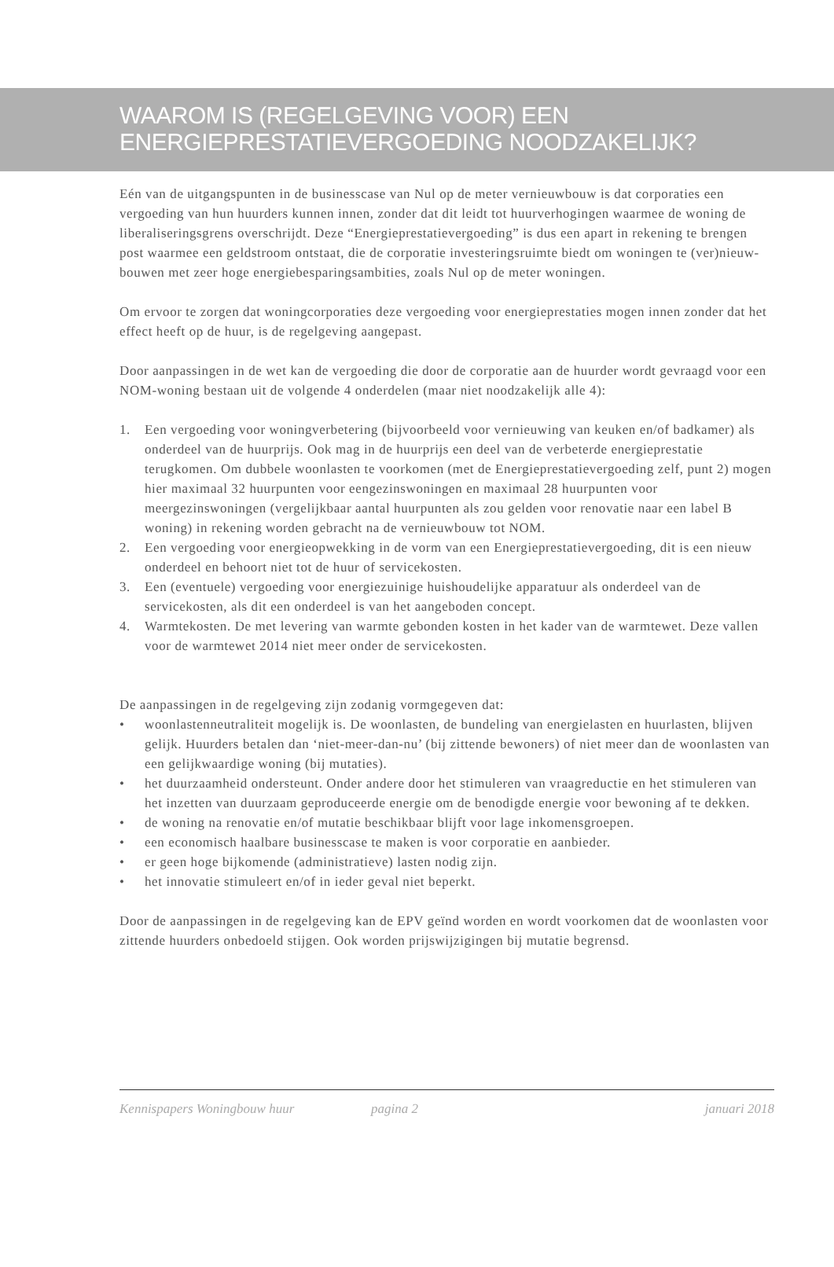WAAROM IS (REGELGEVING VOOR) EEN
ENERGIEPRESTATIEVERGOEDING NOODZAKELIJK?
Eén van de uitgangspunten in de businesscase van Nul op de meter vernieuwbouw is dat corporaties een vergoeding van hun huurders kunnen innen, zonder dat dit leidt tot huurverhogingen waarmee de woning de liberaliseringsgrens overschrijdt. Deze “Energieprestatievergoeding” is dus een apart in rekening te brengen post waarmee een geldstroom ontstaat, die de corporatie investeringsruimte biedt om woningen te (ver)nieuw-bouwen met zeer hoge energiebesparingsambities, zoals Nul op de meter woningen.
Om ervoor te zorgen dat woningcorporaties deze vergoeding voor energieprestaties mogen innen zonder dat het effect heeft op de huur, is de regelgeving aangepast.
Door aanpassingen in de wet kan de vergoeding die door de corporatie aan de huurder wordt gevraagd voor een NOM-woning bestaan uit de volgende 4 onderdelen (maar niet noodzakelijk alle 4):
1. Een vergoeding voor woningverbetering (bijvoorbeeld voor vernieuwing van keuken en/of badkamer) als onderdeel van de huurprijs. Ook mag in de huurprijs een deel van de verbeterde energieprestatie terugkomen. Om dubbele woonlasten te voorkomen (met de Energieprestatievergoeding zelf, punt 2) mogen hier maximaal 32 huurpunten voor eengezinswoningen en maximaal 28 huurpunten voor meergezinswoningen (vergelijkbaar aantal huurpunten als zou gelden voor renovatie naar een label B woning) in rekening worden gebracht na de vernieuwbouw tot NOM.
2. Een vergoeding voor energieopwekking in de vorm van een Energieprestatievergoeding, dit is een nieuw onderdeel en behoort niet tot de huur of servicekosten.
3. Een (eventuele) vergoeding voor energiezuinige huishoudelijke apparatuur als onderdeel van de servicekosten, als dit een onderdeel is van het aangeboden concept.
4. Warmtekosten. De met levering van warmte gebonden kosten in het kader van de warmtewet. Deze vallen voor de warmtewet 2014 niet meer onder de servicekosten.
De aanpassingen in de regelgeving zijn zodanig vormgegeven dat:
• woonlastenneutraliteit mogelijk is. De woonlasten, de bundeling van energielasten en huurlasten, blijven gelijk. Huurders betalen dan ‘niet-meer-dan-nu’ (bij zittende bewoners) of niet meer dan de woonlasten van een gelijkwaardige woning (bij mutaties).
• het duurzaamheid ondersteunt. Onder andere door het stimuleren van vraagreductie en het stimuleren van het inzetten van duurzaam geproduceerde energie om de benodigde energie voor bewoning af te dekken.
• de woning na renovatie en/of mutatie beschikbaar blijft voor lage inkomensgroepen.
• een economisch haalbare businesscase te maken is voor corporatie en aanbieder.
• er geen hoge bijkomende (administratieve) lasten nodig zijn.
• het innovatie stimuleert en/of in ieder geval niet beperkt.
Door de aanpassingen in de regelgeving kan de EPV geïnd worden en wordt voorkomen dat de woonlasten voor zittende huurders onbedoeld stijgen. Ook worden prijswijzigingen bij mutatie begrensd.
Kennispapers Woningbouw huur pagina 2 januari 2018